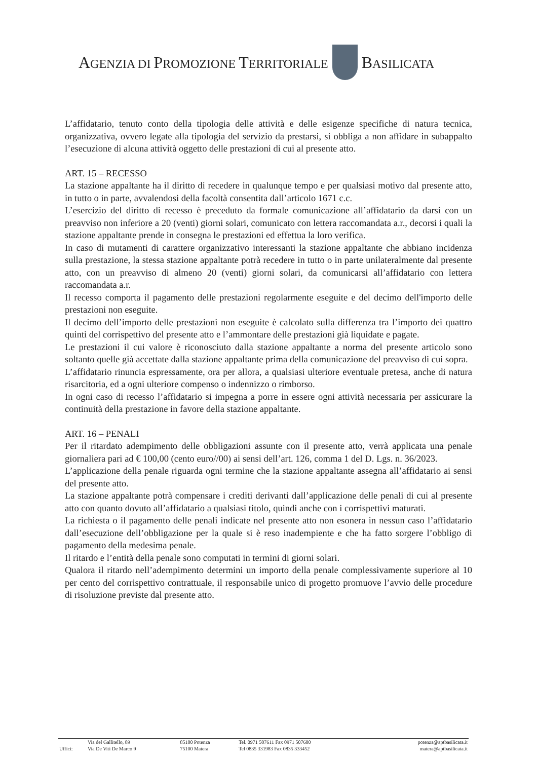AGENZIA DI PROMOZIONE TERRITORIALE BASILICATA
L’affidatario, tenuto conto della tipologia delle attività e delle esigenze specifiche di natura tecnica, organizzativa, ovvero legate alla tipologia del servizio da prestarsi, si obbliga a non affidare in subappalto l’esecuzione di alcuna attività oggetto delle prestazioni di cui al presente atto.
ART. 15 – RECESSO
La stazione appaltante ha il diritto di recedere in qualunque tempo e per qualsiasi motivo dal presente atto, in tutto o in parte, avvalendosi della facoltà consentita dall’articolo 1671 c.c.
L’esercizio del diritto di recesso è preceduto da formale comunicazione all’affidatario da darsi con un preavviso non inferiore a 20 (venti) giorni solari, comunicato con lettera raccomandata a.r., decorsi i quali la stazione appaltante prende in consegna le prestazioni ed effettua la loro verifica.
In caso di mutamenti di carattere organizzativo interessanti la stazione appaltante che abbiano incidenza sulla prestazione, la stessa stazione appaltante potrà recedere in tutto o in parte unilateralmente dal presente atto, con un preavviso di almeno 20 (venti) giorni solari, da comunicarsi all’affidatario con lettera raccomandata a.r.
Il recesso comporta il pagamento delle prestazioni regolarmente eseguite e del decimo dell'importo delle prestazioni non eseguite.
Il decimo dell’importo delle prestazioni non eseguite è calcolato sulla differenza tra l’importo dei quattro quinti del corrispettivo del presente atto e l’ammontare delle prestazioni già liquidate e pagate.
Le prestazioni il cui valore è riconosciuto dalla stazione appaltante a norma del presente articolo sono soltanto quelle già accettate dalla stazione appaltante prima della comunicazione del preavviso di cui sopra.
L’affidatario rinuncia espressamente, ora per allora, a qualsiasi ulteriore eventuale pretesa, anche di natura risarcitoria, ed a ogni ulteriore compenso o indennizzo o rimborso.
In ogni caso di recesso l’affidatario si impegna a porre in essere ogni attività necessaria per assicurare la continuità della prestazione in favore della stazione appaltante.
ART. 16 – PENALI
Per il ritardato adempimento delle obbligazioni assunte con il presente atto, verrà applicata una penale giornaliera pari ad € 100,00 (cento euro//00) ai sensi dell’art. 126, comma 1 del D. Lgs. n. 36/2023.
L’applicazione della penale riguarda ogni termine che la stazione appaltante assegna all’affidatario ai sensi del presente atto.
La stazione appaltante potrà compensare i crediti derivanti dall’applicazione delle penali di cui al presente atto con quanto dovuto all’affidatario a qualsiasi titolo, quindi anche con i corrispettivi maturati.
La richiesta o il pagamento delle penali indicate nel presente atto non esonera in nessun caso l’affidatario dall’esecuzione dell’obbligazione per la quale si è reso inadempiente e che ha fatto sorgere l’obbligo di pagamento della medesima penale.
Il ritardo e l’entità della penale sono computati in termini di giorni solari.
Qualora il ritardo nell’adempimento determini un importo della penale complessivamente superiore al 10 per cento del corrispettivo contrattuale, il responsabile unico di progetto promuove l’avvio delle procedure di risoluzione previste dal presente atto.
| | Via del Gallitello, 89 | 85100 Potenza | Tel. 0971 507611 Fax 0971 507600 | potenza@aptbasilicata.it |
| Uffici: | Via De Viti De Marco 9 | 75100 Matera | Tel 0835 331983 Fax 0835 333452 | matera@aptbasilicata.it |